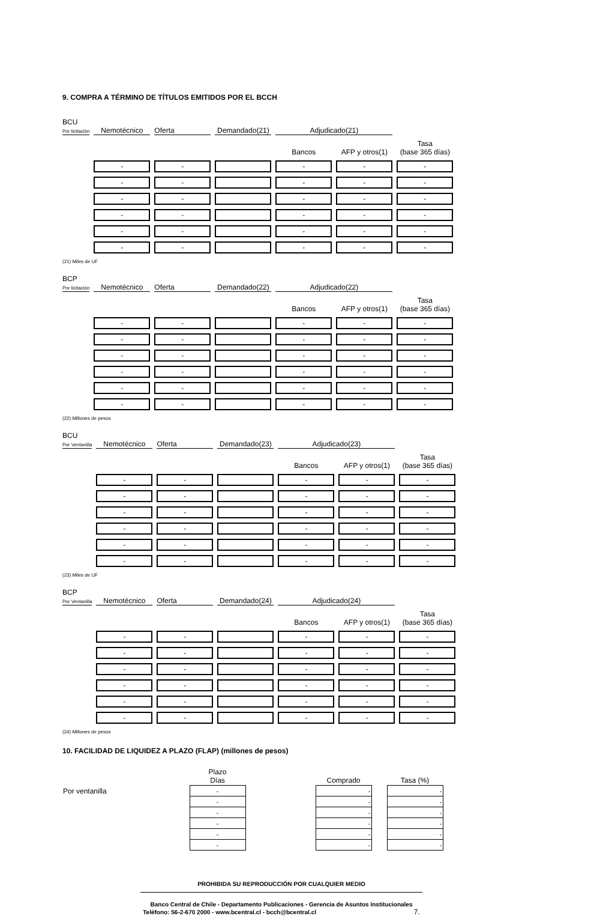9. COMPRA A TÉRMINO DE TÍTULOS EMITIDOS POR EL BCCH
| BCU Por licitación | Nemotécnico | Oferta | Demandado(21) | Adjudicado(21) | | |
| | | | | Bancos | AFP y otros(1) | Tasa (base 365 días) |
| | - | - | | - | - | - |
| | - | - | | - | - | - |
| | - | - | | - | - | - |
| | - | - | | - | - | - |
| | - | - | | - | - | - |
| | - | - | | - | - | - |
(21) Miles de UF
| BCP Por licitación | Nemotécnico | Oferta | Demandado(22) | Adjudicado(22) | | |
| | | | | Bancos | AFP y otros(1) | Tasa (base 365 días) |
| | - | - | | - | - | - |
| | - | - | | - | - | - |
| | - | - | | - | - | - |
| | - | - | | - | - | - |
| | - | - | | - | - | - |
| | - | - | | - | - | - |
(22) Millones de pesos
| BCU Por Ventanilla | Nemotécnico | Oferta | Demandado(23) | Adjudicado(23) | | |
| | | | | Bancos | AFP y otros(1) | Tasa (base 365 días) |
| | - | - | | - | - | - |
| | - | - | | - | - | - |
| | - | - | | - | - | - |
| | - | - | | - | - | - |
| | - | - | | - | - | - |
| | - | - | | - | - | - |
(23) Miles de UF
| BCP Por Ventanilla | Nemotécnico | Oferta | Demandado(24) | Adjudicado(24) | | |
| | | | | Bancos | AFP y otros(1) | Tasa (base 365 días) |
| | - | - | | - | - | - |
| | - | - | | - | - | - |
| | - | - | | - | - | - |
| | - | - | | - | - | - |
| | - | - | | - | - | - |
| | - | - | | - | - | - |
(24) Millones de pesos
10. FACILIDAD DE LIQUIDEZ A PLAZO (FLAP) (millones de pesos)
| | Plazo Días | | Comprado | | Tasa (%) |
| Por ventanilla | - | | - | | - |
| | - | | - | | - |
| | - | | - | | - |
| | - | | - | | - |
| | - | | - | | - |
| | - | | - | | - |
PROHIBIDA SU REPRODUCCIÓN POR CUALQUIER MEDIO
Banco Central de Chile - Departamento Publicaciones - Gerencia de Asuntos Institucionales
Teléfono: 56-2-670 2000 - www.bcentral.cl - bcch@bcentral.cl 7.